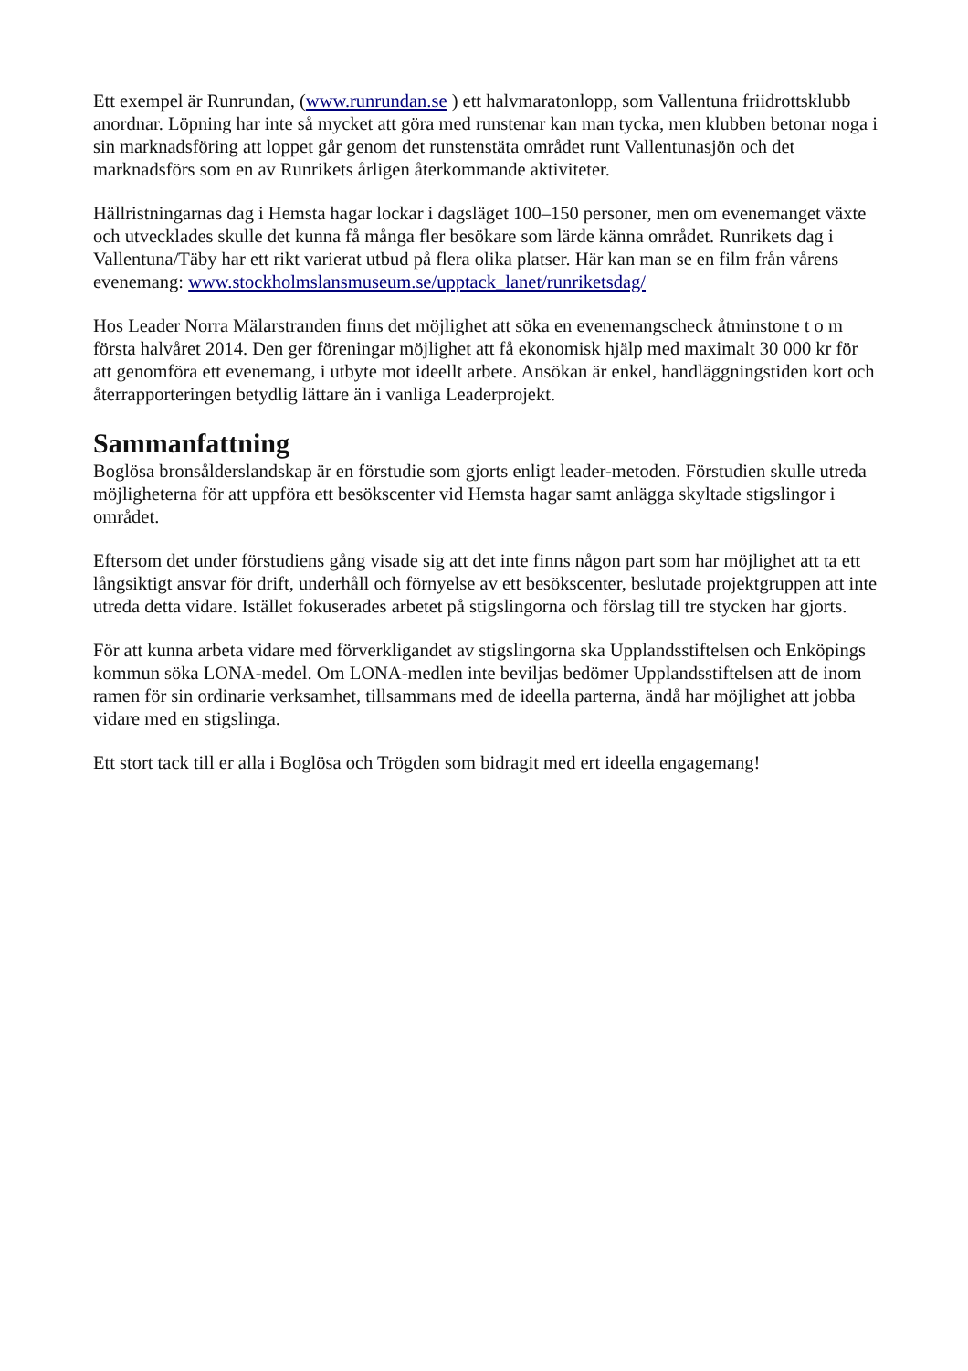Ett exempel är Runrundan, (www.runrundan.se ) ett halvmaratonlopp, som Vallentuna friidrottsklubb anordnar. Löpning har inte så mycket att göra med runstenar kan man tycka, men klubben betonar noga i sin marknadsföring att loppet går genom det runstenstäta området runt Vallentunasjön och det marknadsförs som en av Runrikets årligen återkommande aktiviteter.
Hällristningarnas dag i Hemsta hagar lockar i dagsläget 100–150 personer, men om evenemanget växte och utvecklades skulle det kunna få många fler besökare som lärde känna området. Runrikets dag i Vallentuna/Täby har ett rikt varierat utbud på flera olika platser. Här kan man se en film från vårens evenemang: www.stockholmslansmuseum.se/upptack_lanet/runriketsdag/
Hos Leader Norra Mälarstranden finns det möjlighet att söka en evenemangscheck åtminstone t o m första halvåret 2014. Den ger föreningar möjlighet att få ekonomisk hjälp med maximalt 30 000 kr för att genomföra ett evenemang, i utbyte mot ideellt arbete. Ansökan är enkel, handläggningstiden kort och återrapporteringen betydlig lättare än i vanliga Leaderprojekt.
Sammanfattning
Boglösa bronsålderslandskap är en förstudie som gjorts enligt leader-metoden. Förstudien skulle utreda möjligheterna för att uppföra ett besökscenter vid Hemsta hagar samt anlägga skyltade stigslingor i området.
Eftersom det under förstudiens gång visade sig att det inte finns någon part som har möjlighet att ta ett långsiktigt ansvar för drift, underhåll och förnyelse av ett besökscenter, beslutade projektgruppen att inte utreda detta vidare. Istället fokuserades arbetet på stigslingorna och förslag till tre stycken har gjorts.
För att kunna arbeta vidare med förverkligandet av stigslingorna ska Upplandsstiftelsen och Enköpings kommun söka LONA-medel. Om LONA-medlen inte beviljas bedömer Upplandsstiftelsen att de inom ramen för sin ordinarie verksamhet, tillsammans med de ideella parterna, ändå har möjlighet att jobba vidare med en stigslinga.
Ett stort tack till er alla i Boglösa och Trögden som bidragit med ert ideella engagemang!